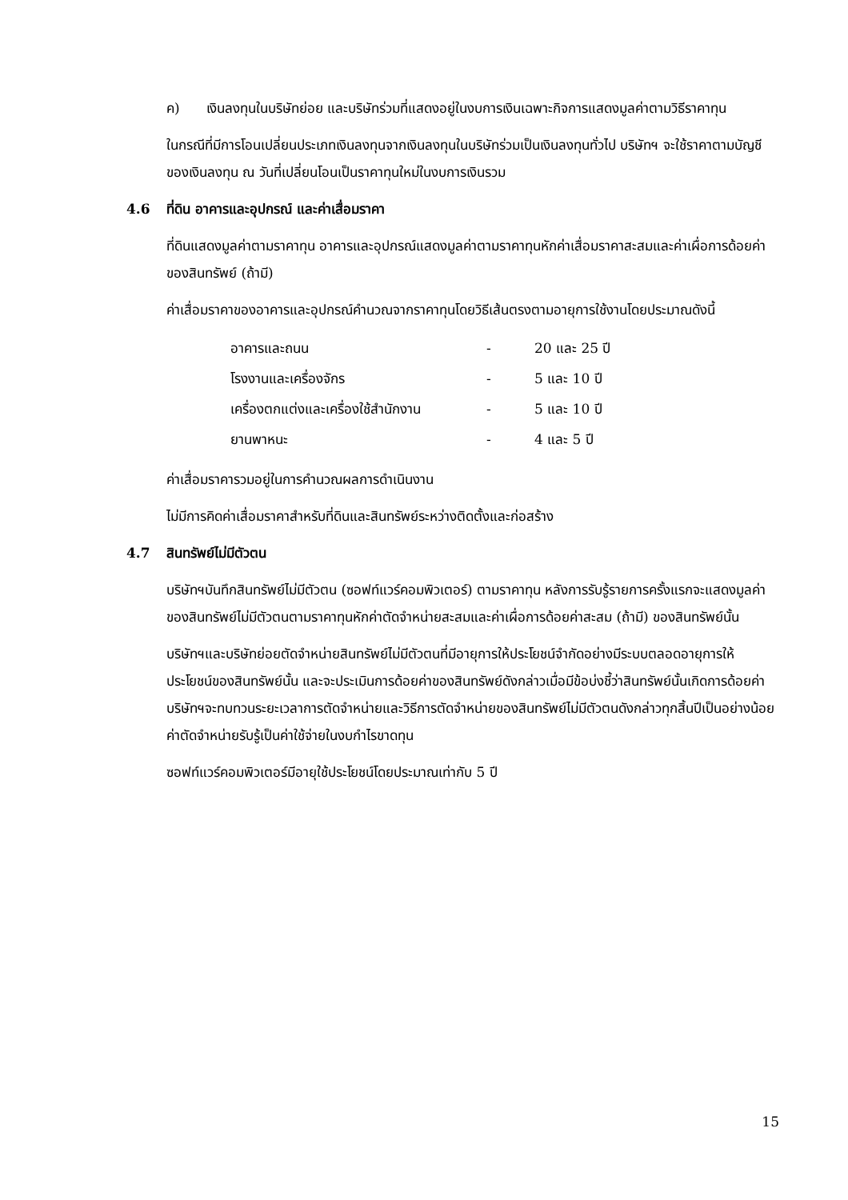ค) เงินลงทุนในบริษัทย่อย และบริษัทร่วมที่แสดงอยู่ในงบการเงินเฉพาะกิจการแสดงมูลค่าตามวิธีราคาทุน
ในกรณีที่มีการโอนเปลี่ยนประเภทเงินลงทุนจากเงินลงทุนในบริษัทร่วมเป็นเงินลงทุนทั่วไป บริษัทฯ จะใช้ราคาตามบัญชีของเงินลงทุน ณ วันที่เปลี่ยนโอนเป็นราคาทุนใหม่ในงบการเงินรวม
4.6 ที่ดิน อาคารและอุปกรณ์ และค่าเสื่อมราคา
ที่ดินแสดงมูลค่าตามราคาทุน อาคารและอุปกรณ์แสดงมูลค่าตามราคาทุนหักค่าเสื่อมราคาสะสมและค่าเผื่อการด้อยค่าของสินทรัพย์ (ถ้ามี)
ค่าเสื่อมราคาของอาคารและอุปกรณ์คำนวณจากราคาทุนโดยวิธีเส้นตรงตามอายุการใช้งานโดยประมาณดังนี้
| อาคารและถนน | - | 20 และ 25 ปี |
| โรงงานและเครื่องจักร | - | 5 และ 10 ปี |
| เครื่องตกแต่งและเครื่องใช้สำนักงาน | - | 5 และ 10 ปี |
| ยานพาหนะ | - | 4 และ 5 ปี |
ค่าเสื่อมราคารวมอยู่ในการคำนวณผลการดำเนินงาน
ไม่มีการคิดค่าเสื่อมราคาสำหรับที่ดินและสินทรัพย์ระหว่างติดตั้งและก่อสร้าง
4.7 สินทรัพย์ไม่มีตัวตน
บริษัทฯบันทึกสินทรัพย์ไม่มีตัวตน (ซอฟท์แวร์คอมพิวเตอร์) ตามราคาทุน หลังการรับรู้รายการครั้งแรกจะแสดงมูลค่าของสินทรัพย์ไม่มีตัวตนตามราคาทุนหักค่าตัดจำหน่ายสะสมและค่าเผื่อการด้อยค่าสะสม (ถ้ามี) ของสินทรัพย์นั้น
บริษัทฯและบริษัทย่อยตัดจำหน่ายสินทรัพย์ไม่มีตัวตนที่มีอายุการให้ประโยชน์จำกัดอย่างมีระบบตลอดอายุการให้ประโยชน์ของสินทรัพย์นั้น และจะประเมินการด้อยค่าของสินทรัพย์ดังกล่าวเมื่อมีข้อบ่งชี้ว่าสินทรัพย์นั้นเกิดการด้อยค่า บริษัทฯจะทบทวนระยะเวลาการตัดจำหน่ายและวิธีการตัดจำหน่ายของสินทรัพย์ไม่มีตัวตนดังกล่าวทุกสิ้นปีเป็นอย่างน้อย ค่าตัดจำหน่ายรับรู้เป็นค่าใช้จ่ายในงบกำไรขาดทุน
ซอฟท์แวร์คอมพิวเตอร์มีอายุใช้ประโยชน์โดยประมาณเท่ากับ 5 ปี
15